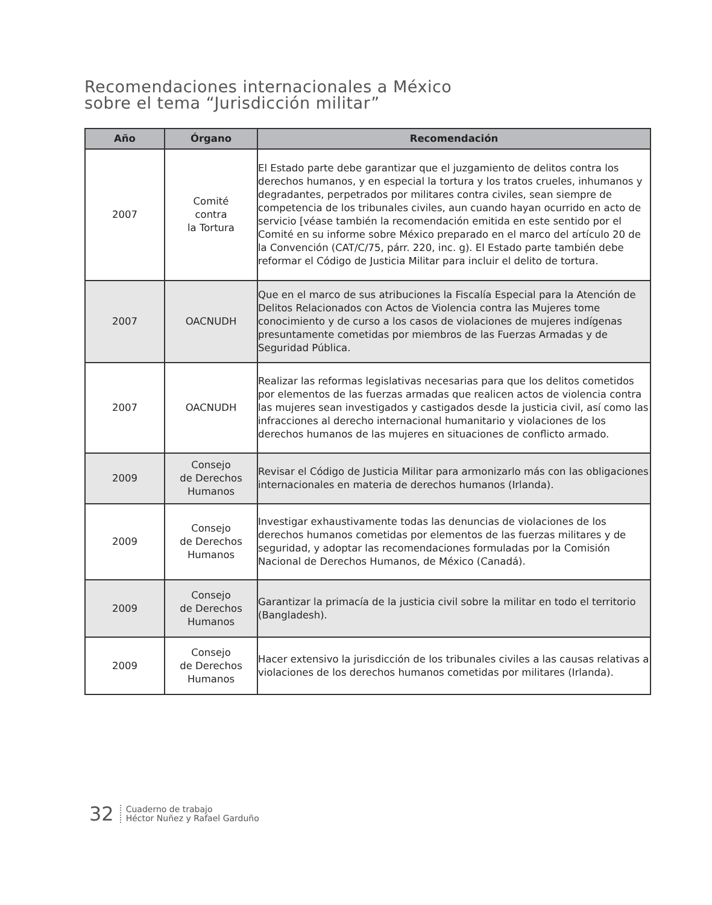Recomendaciones internacionales a México
sobre el tema “Jurisdicción militar”
| Año | Órgano | Recomendación |
| --- | --- | --- |
| 2007 | Comité contra la Tortura | El Estado parte debe garantizar que el juzgamiento de delitos contra los derechos humanos, y en especial la tortura y los tratos crueles, inhumanos y degradantes, perpetrados por militares contra civiles, sean siempre de competencia de los tribunales civiles, aun cuando hayan ocurrido en acto de servicio [véase también la recomendación emitida en este sentido por el Comité en su informe sobre México preparado en el marco del artículo 20 de la Convención (CAT/C/75, párr. 220, inc. g). El Estado parte también debe reformar el Código de Justicia Militar para incluir el delito de tortura. |
| 2007 | OACNUDH | Que en el marco de sus atribuciones la Fiscalía Especial para la Atención de Delitos Relacionados con Actos de Violencia contra las Mujeres tome conocimiento y de curso a los casos de violaciones de mujeres indígenas presuntamente cometidas por miembros de las Fuerzas Armadas y de Seguridad Pública. |
| 2007 | OACNUDH | Realizar las reformas legislativas necesarias para que los delitos cometidos por elementos de las fuerzas armadas que realicen actos de violencia contra las mujeres sean investigados y castigados desde la justicia civil, así como las infracciones al derecho internacional humanitario y violaciones de los derechos humanos de las mujeres en situaciones de conflicto armado. |
| 2009 | Consejo de Derechos Humanos | Revisar el Código de Justicia Militar para armonizarlo más con las obligaciones internacionales en materia de derechos humanos (Irlanda). |
| 2009 | Consejo de Derechos Humanos | Investigar exhaustivamente todas las denuncias de violaciones de los derechos humanos cometidas por elementos de las fuerzas militares y de seguridad, y adoptar las recomendaciones formuladas por la Comisión Nacional de Derechos Humanos, de México (Canadá). |
| 2009 | Consejo de Derechos Humanos | Garantizar la primacía de la justicia civil sobre la militar en todo el territorio (Bangladesh). |
| 2009 | Consejo de Derechos Humanos | Hacer extensivo la jurisdicción de los tribunales civiles a las causas relativas a violaciones de los derechos humanos cometidas por militares (Irlanda). |
32 Cuaderno de trabajo
Héctor Nuñez y Rafael Garduño